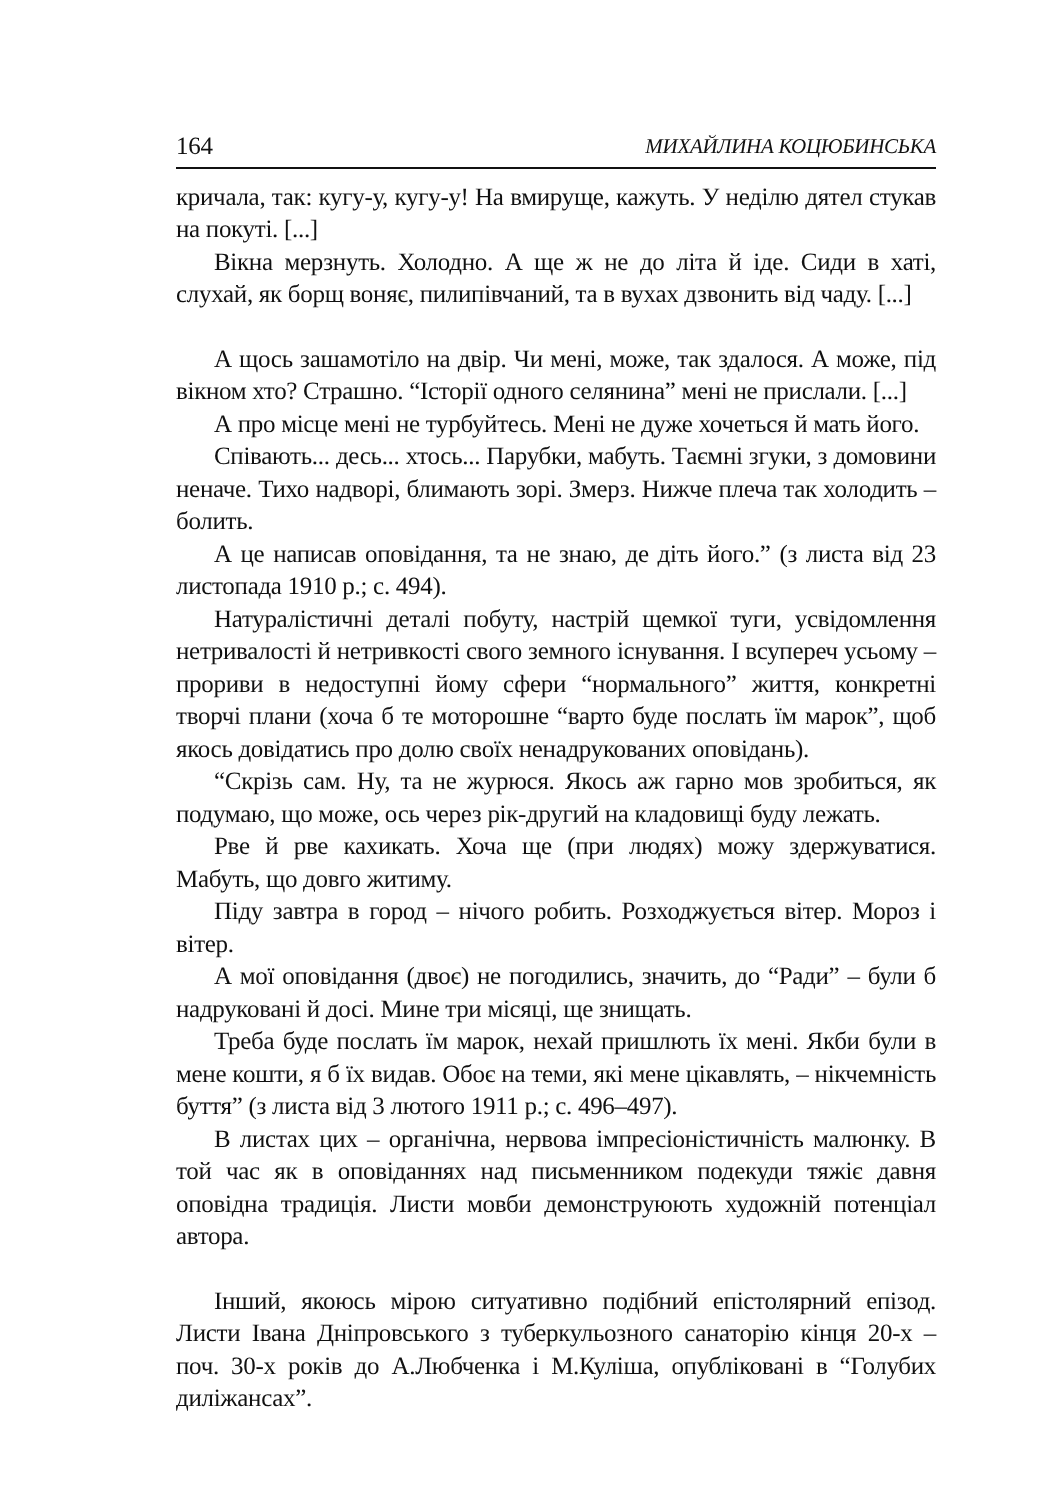164 МИХАЙЛИНА КОЦЮБИНСЬКА
кричала, так: кугу-у, кугу-у! На вмируще, кажуть. У неділю дятел стукав на покуті. [...]
Вікна мерзнуть. Холодно. А ще ж не до літа й іде. Сиди в хаті, слухай, як борщ воняє, пилипівчаний, та в вухах дзвонить від чаду. [...]
А щось зашамотіло на двір. Чи мені, може, так здалося. А може, під вікном хто? Страшно. “Історії одного селянина” мені не прислали. [...]
А про місце мені не турбуйтесь. Мені не дуже хочеться й мать його.
Співають... десь... хтось... Парубки, мабуть. Таємні згуки, з домовини неначе. Тихо надворі, блимають зорі. Змерз. Нижче плеча так холодить – болить.
А це написав оповідання, та не знаю, де діть його.” (з листа від 23 листопада 1910 р.; с. 494).
Натуралістичні деталі побуту, настрій щемкої туги, усвідомлення нетривалості й нетривкості свого земного існування. І всупереч усьому – прориви в недоступні йому сфери “нормального” життя, конкретні творчі плани (хоча б те моторошне “варто буде послать їм марок”, щоб якось довідатись про долю своїх ненадрукованих оповідань).
“Скрізь сам. Ну, та не журюся. Якось аж гарно мов зробиться, як подумаю, що може, ось через рік-другий на кладовищі буду лежать.
Рве й рве кахикать. Хоча ще (при людях) можу здержуватися. Мабуть, що довго житиму.
Піду завтра в город – нічого робить. Розходжується вітер. Мороз і вітер.
А мої оповідання (двоє) не погодились, значить, до “Ради” – були б надруковані й досі. Мине три місяці, ще знищать.
Треба буде послать їм марок, нехай пришлють їх мені. Якби були в мене кошти, я б їх видав. Обоє на теми, які мене цікавлять, – нікчемність буття” (з листа від 3 лютого 1911 р.; с. 496–497).
В листах цих – органічна, нервова імпресіоністичність малюнку. В той час як в оповіданнях над письменником подекуди тяжіє давня оповідна традиція. Листи мовби демонструюють художній потенціал автора.
Інший, якоюсь мірою ситуативно подібний епістолярний епізод. Листи Івана Дніпровського з туберкульозного санаторію кінця 20-х – поч. 30-х років до А.Любченка і М.Куліша, опубліковані в “Голубих диліжансах”.